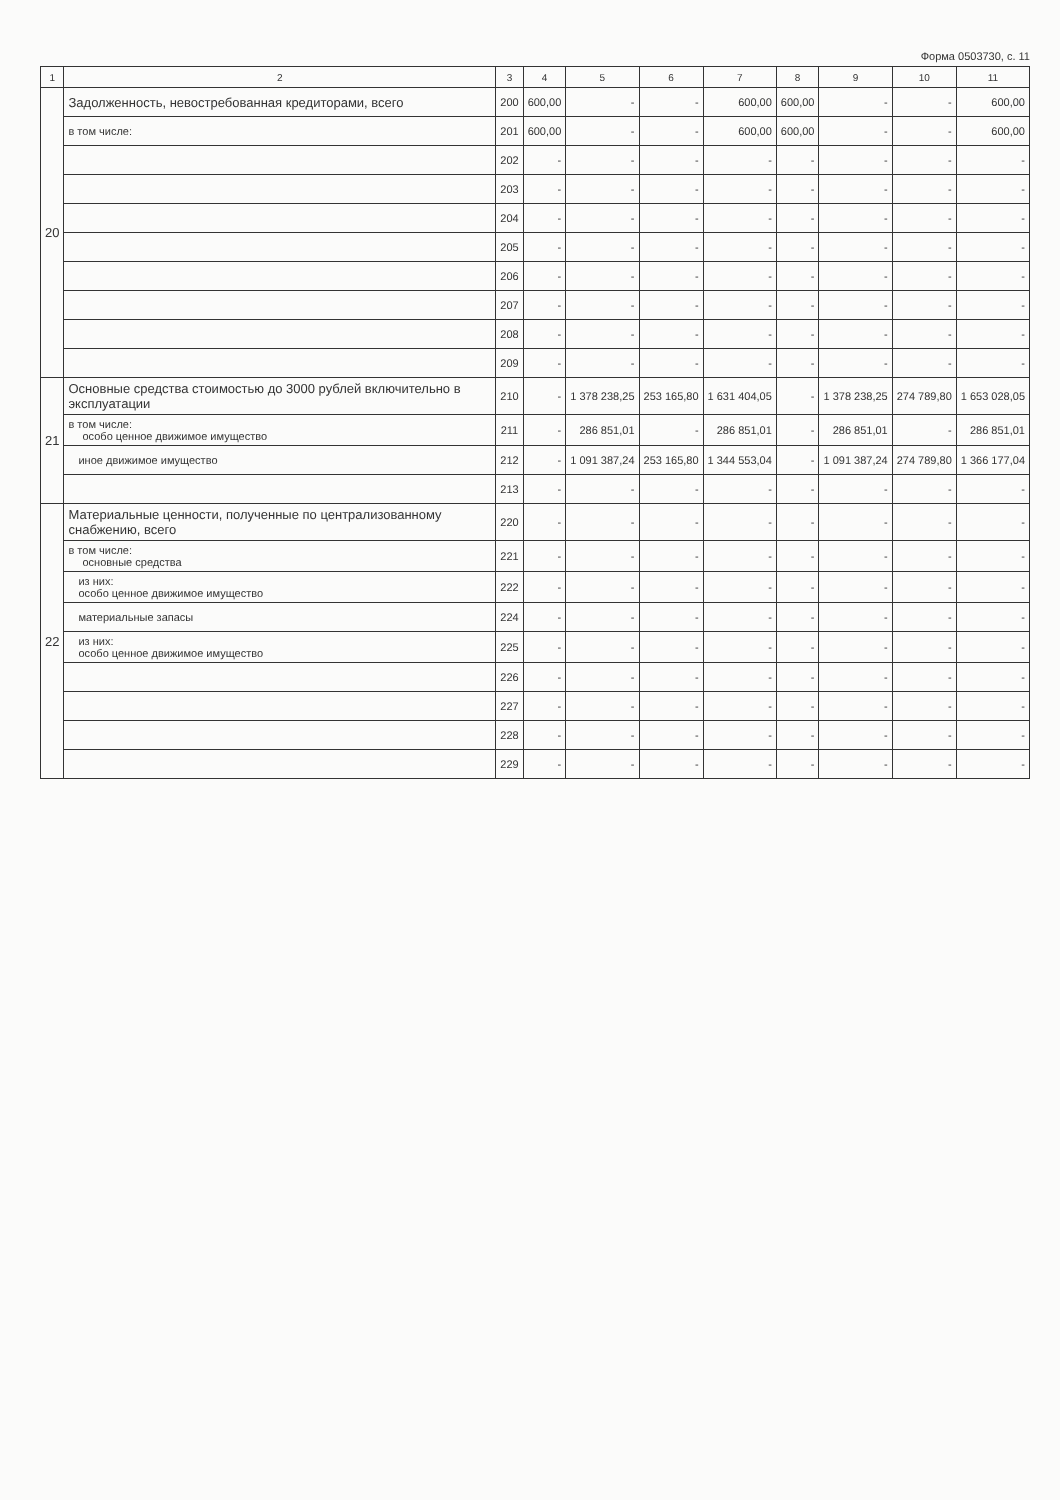Форма 0503730, с. 11
| 1 | 2 | 3 | 4 | 5 | 6 | 7 | 8 | 9 | 10 | 11 |
| --- | --- | --- | --- | --- | --- | --- | --- | --- | --- | --- |
| 20 | Задолженность, невостребованная кредиторами, всего | 200 | 600,00 | - | - | 600,00 | 600,00 | - | - | 600,00 |
| | в том числе: | 201 | 600,00 | - | - | 600,00 | 600,00 | - | - | 600,00 |
| | | 202 | - | - | - | - | - | - | - | - |
| | | 203 | - | - | - | - | - | - | - | - |
| | | 204 | - | - | - | - | - | - | - | - |
| | | 205 | - | - | - | - | - | - | - | - |
| | | 206 | - | - | - | - | - | - | - | - |
| | | 207 | - | - | - | - | - | - | - | - |
| | | 208 | - | - | - | - | - | - | - | - |
| | | 209 | - | - | - | - | - | - | - | - |
| 21 | Основные средства стоимостью до 3000 рублей включительно в эксплуатации | 210 | - | 1 378 238,25 | 253 165,80 | 1 631 404,05 | - | 1 378 238,25 | 274 789,80 | 1 653 028,05 |
| | в том числе: особо ценное движимое имущество | 211 | - | 286 851,01 | - | 286 851,01 | - | 286 851,01 | - | 286 851,01 |
| | иное движимое имущество | 212 | - | 1 091 387,24 | 253 165,80 | 1 344 553,04 | - | 1 091 387,24 | 274 789,80 | 1 366 177,04 |
| | | 213 | - | - | - | - | - | - | - | - |
| 22 | Материальные ценности, полученные по централизованному снабжению, всего | 220 | - | - | - | - | - | - | - | - |
| | в том числе: основные средства | 221 | - | - | - | - | - | - | - | - |
| | из них: особо ценное движимое имущество | 222 | - | - | - | - | - | - | - | - |
| | материальные запасы | 224 | - | - | - | - | - | - | - | - |
| | из них: особо ценное движимое имущество | 225 | - | - | - | - | - | - | - | - |
| | | 226 | - | - | - | - | - | - | - | - |
| | | 227 | - | - | - | - | - | - | - | - |
| | | 228 | - | - | - | - | - | - | - | - |
| | | 229 | - | - | - | - | - | - | - | - |